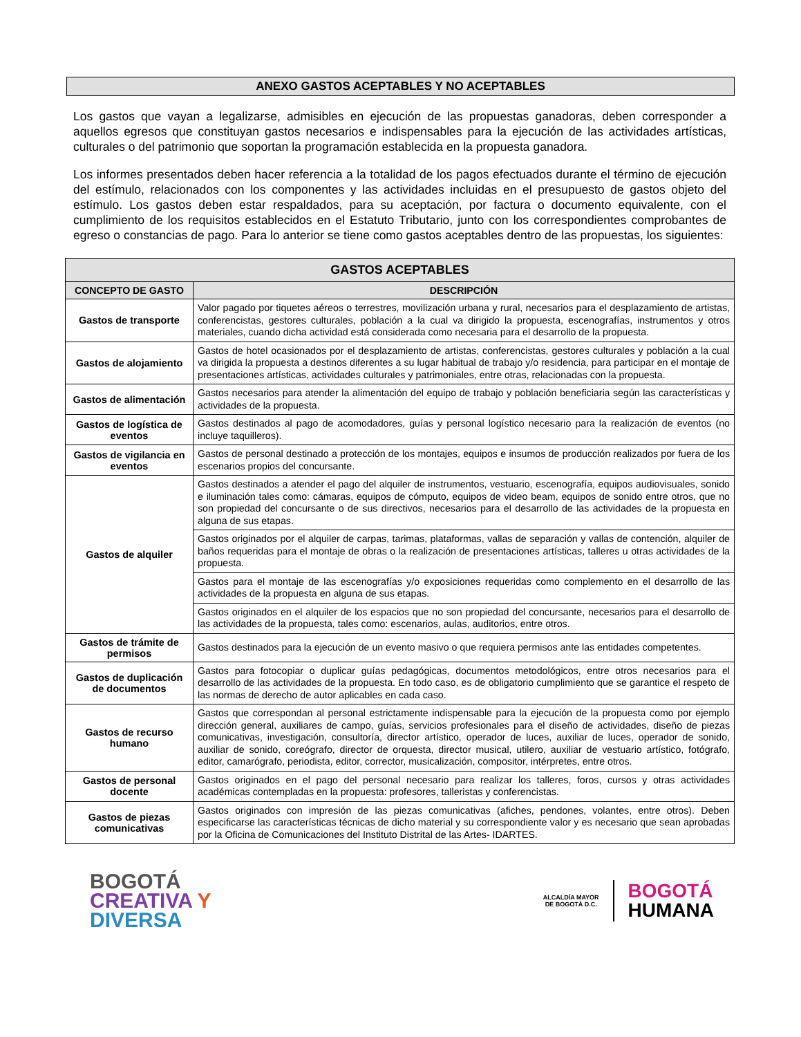ANEXO GASTOS ACEPTABLES Y NO ACEPTABLES
Los gastos que vayan a legalizarse, admisibles en ejecución de las propuestas ganadoras, deben corresponder a aquellos egresos que constituyan gastos necesarios e indispensables para la ejecución de las actividades artísticas, culturales o del patrimonio que soportan la programación establecida en la propuesta ganadora.
Los informes presentados deben hacer referencia a la totalidad de los pagos efectuados durante el término de ejecución del estímulo, relacionados con los componentes y las actividades incluidas en el presupuesto de gastos objeto del estímulo. Los gastos deben estar respaldados, para su aceptación, por factura o documento equivalente, con el cumplimiento de los requisitos establecidos en el Estatuto Tributario, junto con los correspondientes comprobantes de egreso o constancias de pago. Para lo anterior se tiene como gastos aceptables dentro de las propuestas, los siguientes:
| GASTOS ACEPTABLES | |
| --- | --- |
| CONCEPTO DE GASTO | DESCRIPCIÓN |
| Gastos de transporte | Valor pagado por tiquetes aéreos o terrestres, movilización urbana y rural, necesarios para el desplazamiento de artistas, conferencistas, gestores culturales, población a la cual va dirigido la propuesta, escenografías, instrumentos y otros materiales, cuando dicha actividad está considerada como necesaria para el desarrollo de la propuesta. |
| Gastos de alojamiento | Gastos de hotel ocasionados por el desplazamiento de artistas, conferencistas, gestores culturales y población a la cual va dirigida la propuesta a destinos diferentes a su lugar habitual de trabajo y/o residencia, para participar en el montaje de presentaciones artísticas, actividades culturales y patrimoniales, entre otras, relacionadas con la propuesta. |
| Gastos de alimentación | Gastos necesarios para atender la alimentación del equipo de trabajo y población beneficiaria según las características y actividades de la propuesta. |
| Gastos de logística de eventos | Gastos destinados al pago de acomodadores, guías y personal logístico necesario para la realización de eventos (no incluye taquilleros). |
| Gastos de vigilancia en eventos | Gastos de personal destinado a protección de los montajes, equipos e insumos de producción realizados por fuera de los escenarios propios del concursante. |
| Gastos de alquiler | Gastos destinados a atender el pago del alquiler de instrumentos, vestuario, escenografía, equipos audiovisuales, sonido e iluminación tales como: cámaras, equipos de cómputo, equipos de video beam, equipos de sonido entre otros, que no son propiedad del concursante o de sus directivos, necesarios para el desarrollo de las actividades de la propuesta en alguna de sus etapas. |
| | Gastos originados por el alquiler de carpas, tarimas, plataformas, vallas de separación y vallas de contención, alquiler de baños requeridas para el montaje de obras o la realización de presentaciones artísticas, talleres u otras actividades de la propuesta. |
| | Gastos para el montaje de las escenografías y/o exposiciones requeridas como complemento en el desarrollo de las actividades de la propuesta en alguna de sus etapas. |
| | Gastos originados en el alquiler de los espacios que no son propiedad del concursante, necesarios para el desarrollo de las actividades de la propuesta, tales como: escenarios, aulas, auditorios, entre otros. |
| Gastos de trámite de permisos | Gastos destinados para la ejecución de un evento masivo o que requiera permisos ante las entidades competentes. |
| Gastos de duplicación de documentos | Gastos para fotocopiar o duplicar guías pedagógicas, documentos metodológicos, entre otros necesarios para el desarrollo de las actividades de la propuesta. En todo caso, es de obligatorio cumplimiento que se garantice el respeto de las normas de derecho de autor aplicables en cada caso. |
| Gastos de recurso humano | Gastos que correspondan al personal estrictamente indispensable para la ejecución de la propuesta como por ejemplo dirección general, auxiliares de campo, guías, servicios profesionales para el diseño de actividades, diseño de piezas comunicativas, investigación, consultoría, director artístico, operador de luces, auxiliar de luces, operador de sonido, auxiliar de sonido, coreógrafo, director de orquesta, director musical, utilero, auxiliar de vestuario artístico, fotógrafo, editor, camarógrafo, periodista, editor, corrector, musicalización, compositor, intérpretes, entre otros. |
| Gastos de personal docente | Gastos originados en el pago del personal necesario para realizar los talleres, foros, cursos y otras actividades académicas contempladas en la propuesta: profesores, talleristas y conferencistas. |
| Gastos de piezas comunicativas | Gastos originados con impresión de las piezas comunicativas (afiches, pendones, volantes, entre otros). Deben especificarse las características técnicas de dicho material y su correspondiente valor y es necesario que sean aprobadas por la Oficina de Comunicaciones del Instituto Distrital de las Artes- IDARTES. |
BOGOTÁ
CREATIVA Y
DIVERSA
ALCALDÍA MAYOR
DE BOGOTÁ D.C.
BOGOTÁ
HUMANA